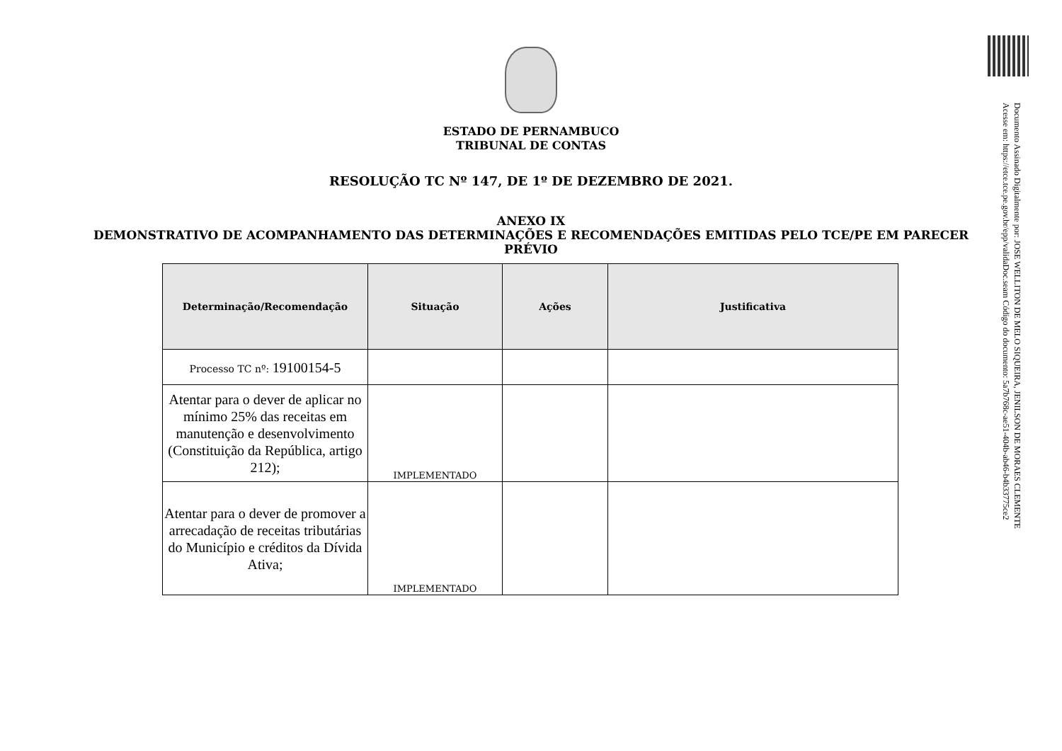ESTADO DE PERNAMBUCO
TRIBUNAL DE CONTAS
RESOLUÇÃO TC Nº 147, DE 1º DE DEZEMBRO DE 2021.
ANEXO IX
DEMONSTRATIVO DE ACOMPANHAMENTO DAS DETERMINAÇÕES E RECOMENDAÇÕES EMITIDAS PELO TCE/PE EM PARECER PRÉVIO
| Determinação/Recomendação | Situação | Ações | Justificativa |
| --- | --- | --- | --- |
| Processo TC nº: 19100154-5 | | | |
| Atentar para o dever de aplicar no mínimo 25% das receitas em manutenção e desenvolvimento (Constituição da República, artigo 212); | IMPLEMENTADO | | |
| Atentar para o dever de promover a arrecadação de receitas tributárias do Município e créditos da Dívida Ativa; | IMPLEMENTADO | | |
Documento Assinado Digitalmente por: JOSE WELLITON DE MELO SIQUEIRA, JENILSON DE MORAES CLEMENTE
Acesse em: https://etce.tce.pe.gov.br/epp/validaDoc.seam Código do documento: 5a7b768c-ae51-404b-ab46-b4b33775ce2